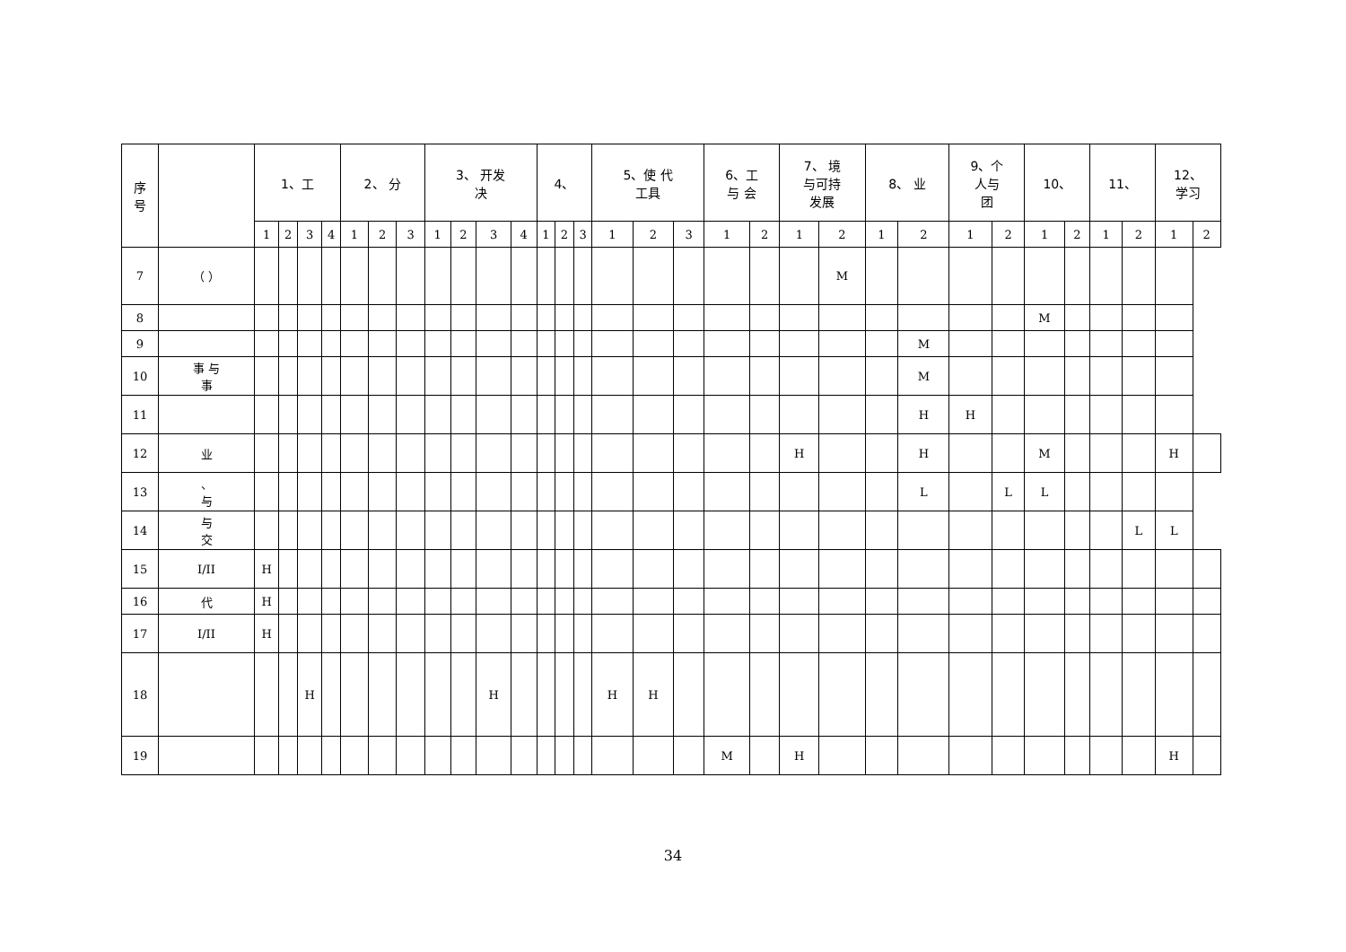| 序 号 | | 1、工 | | | | 2、 分 | | | 3、 开发 决 | | | | 4、 | | | 5、使 代 工具 | | | 6、工 与 会 | | 7、 境 与可持 发展 | | 8、 业 | | 9、个 人与 团 | | 10、 | | 11、 | | 12、 学习 | |
| --- | --- | --- | --- | --- | --- | --- | --- | --- | --- | --- | --- | --- | --- | --- | --- | --- | --- | --- | --- | --- | --- | --- | --- | --- | --- | --- | --- | --- | --- | --- | --- | --- |
| | | 1 | 2 | 3 | 4 | 1 | 2 | 3 | 1 | 2 | 3 | 4 | 1 | 2 | 3 | 1 | 2 | 3 | 1 | 2 | 1 | 2 | 1 | 2 | 1 | 2 | 1 | 2 | 1 | 2 | 1 | 2 |
| 7 | （ ） | | | | | | | | | | | | | | | | | | | | | M | | | | | | | | | | |
| 8 | | | | | | | | | | | | | | | | | | | | | | | | | | | M | | | | | |
| 9 | | | | | | | | | | | | | | | | | | | | | | | | M | | | | | | | | |
| 10 | 事 与 事 | | | | | | | | | | | | | | | | | | | | | | | M | | | | | | | | |
| 11 | | | | | | | | | | | | | | | | | | | | | | | | H | H | | | | | | | |
| 12 | 业 | | | | | | | | | | | | | | | | | | | | H | | | H | | | M | | | | H | |
| 13 | 、 与 | | | | | | | | | | | | | | | | | | | | | | | L | | L | L | | | | | |
| 14 | 与 交 | | | | | | | | | | | | | | | | | | | | | | | | | | | | | L | L | |
| 15 | I/II | H | | | | | | | | | | | | | | | | | | | | | | | | | | | | | | |
| 16 | 代 | H | | | | | | | | | | | | | | | | | | | | | | | | | | | | | | |
| 17 | I/II | H | | | | | | | | | | | | | | | | | | | | | | | | | | | | | | |
| 18 | | | | H | | | | | | | H | | | | | H | H | | | | | | | | | | | | | | | |
| 19 | | | | | | | | | | | | | | | | | | | M | | H | | | | | | | | | | H | |
34